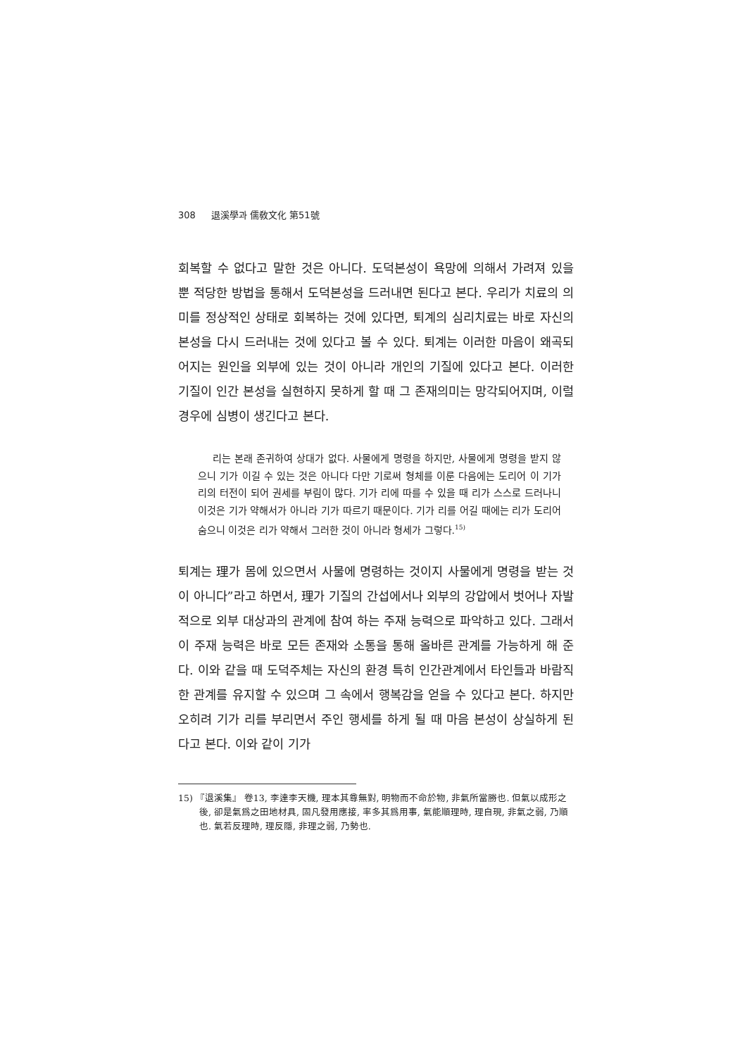308 退溪學과 儒敎文化 第51號
회복할 수 없다고 말한 것은 아니다. 도덕본성이 욕망에 의해서 가려져 있을 뿐 적당한 방법을 통해서 도덕본성을 드러내면 된다고 본다. 우리가 치료의 의미를 정상적인 상태로 회복하는 것에 있다면, 퇴계의 심리치료는 바로 자신의 본성을 다시 드러내는 것에 있다고 볼 수 있다. 퇴계는 이러한 마음이 왜곡되어지는 원인을 외부에 있는 것이 아니라 개인의 기질에 있다고 본다. 이러한 기질이 인간 본성을 실현하지 못하게 할 때 그 존재의미는 망각되어지며, 이럴 경우에 심병이 생긴다고 본다.
리는 본래 존귀하여 상대가 없다. 사물에게 명령을 하지만, 사물에게 명령을 받지 않으니 기가 이길 수 있는 것은 아니다 다만 기로써 형체를 이룬 다음에는 도리어 이 기가 리의 터전이 되어 권세를 부림이 많다. 기가 리에 따를 수 있을 때 리가 스스로 드러나니 이것은 기가 약해서가 아니라 기가 따르기 때문이다. 기가 리를 어길 때에는 리가 도리어 숨으니 이것은 리가 약해서 그러한 것이 아니라 형세가 그렇다.<sup>15)</sup>
퇴계는 理가 몸에 있으면서 사물에 명령하는 것이지 사물에게 명령을 받는 것이 아니다”라고 하면서, 理가 기질의 간섭에서나 외부의 강압에서 벗어나 자발적으로 외부 대상과의 관계에 참여 하는 주재 능력으로 파악하고 있다. 그래서 이 주재 능력은 바로 모든 존재와 소통을 통해 올바른 관계를 가능하게 해 준다. 이와 같을 때 도덕주체는 자신의 환경 특히 인간관계에서 타인들과 바람직한 관계를 유지할 수 있으며 그 속에서 행복감을 얻을 수 있다고 본다. 하지만 오히려 기가 리를 부리면서 주인 행세를 하게 될 때 마음 본성이 상실하게 된다고 본다. 이와 같이 기가
15) 『退溪集』 卷13, 李達李天機, 理本其尊無對, 明物而不命於物, 非氣所當勝也. 但氣以成形之後, 卻是氣爲之田地材具, 固凡發用應接, 率多其爲用事, 氣能順理時, 理自現, 非氣之弱, 乃順也. 氣若反理時, 理反隱, 非理之弱, 乃勢也.